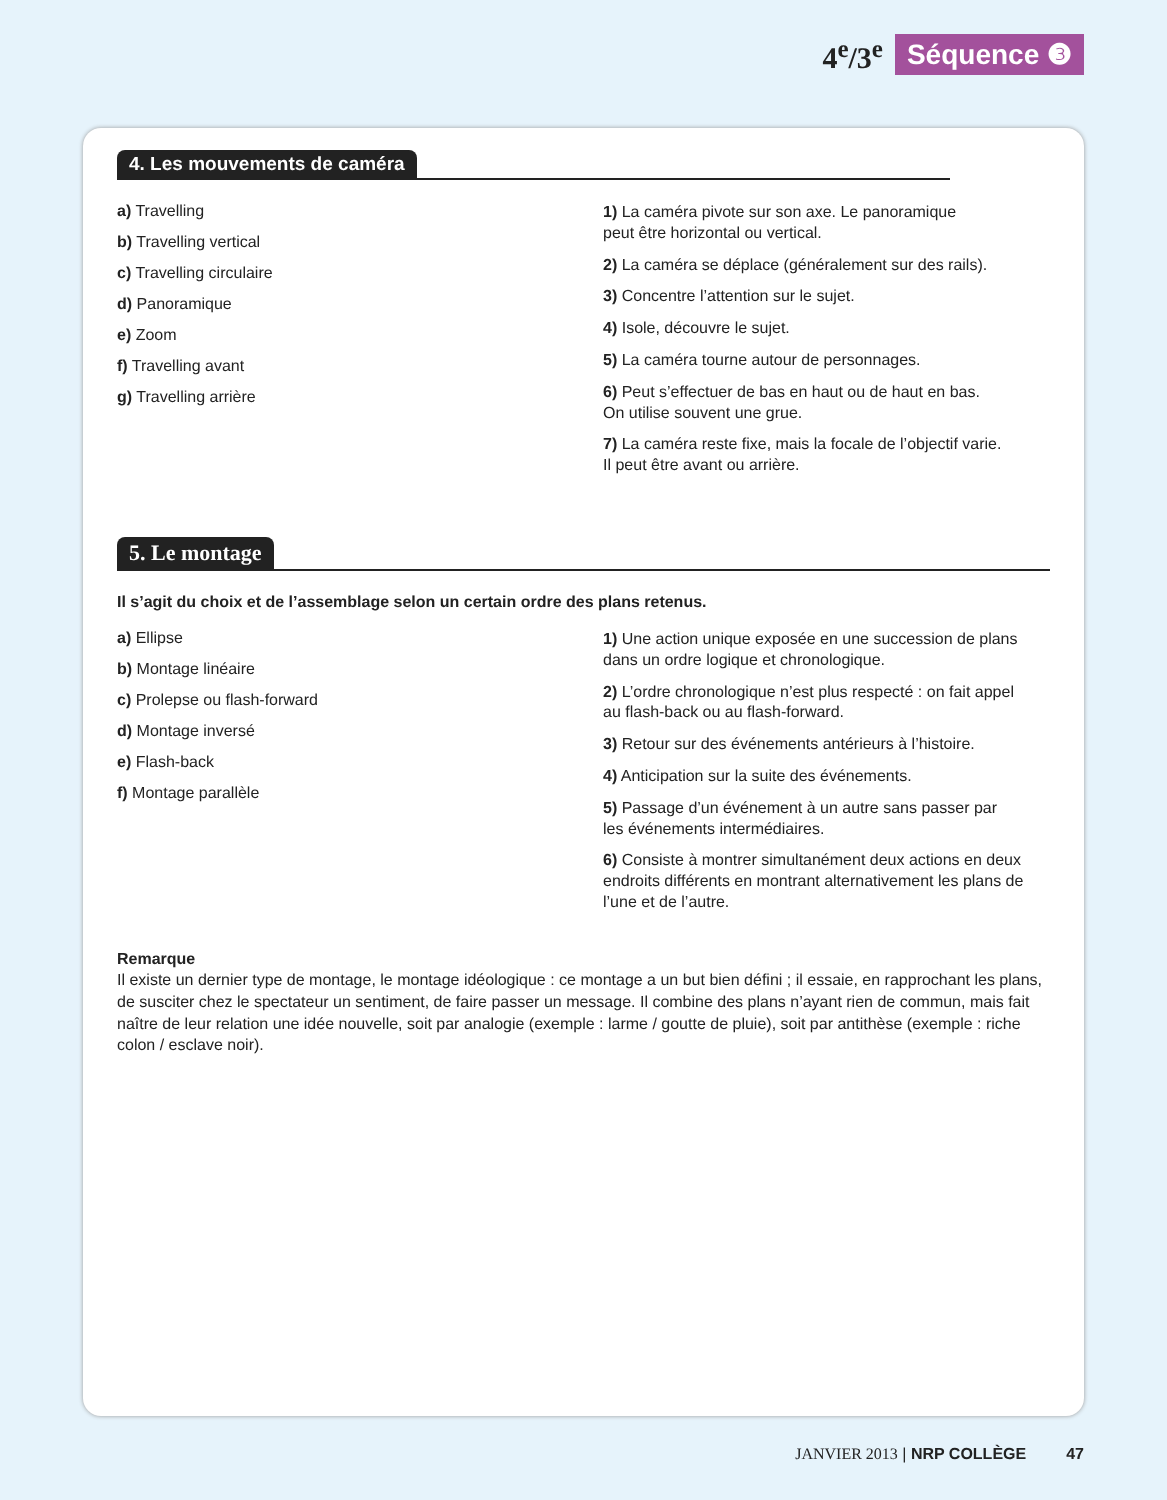4<sup>e</sup>/3<sup>e</sup> Séquence ❸
4. Les mouvements de caméra
a) Travelling
b) Travelling vertical
c) Travelling circulaire
d) Panoramique
e) Zoom
f) Travelling avant
g) Travelling arrière
1) La caméra pivote sur son axe. Le panoramique
peut être horizontal ou vertical.
2) La caméra se déplace (généralement sur des rails).
3) Concentre l’attention sur le sujet.
4) Isole, découvre le sujet.
5) La caméra tourne autour de personnages.
6) Peut s’effectuer de bas en haut ou de haut en bas.
On utilise souvent une grue.
7) La caméra reste fixe, mais la focale de l’objectif varie.
Il peut être avant ou arrière.
5. Le montage
Il s’agit du choix et de l’assemblage selon un certain ordre des plans retenus.
a) Ellipse
b) Montage linéaire
c) Prolepse ou flash-forward
d) Montage inversé
e) Flash-back
f) Montage parallèle
1) Une action unique exposée en une succession de plans
dans un ordre logique et chronologique.
2) L’ordre chronologique n’est plus respecté : on fait appel
au flash-back ou au flash-forward.
3) Retour sur des événements antérieurs à l’histoire.
4) Anticipation sur la suite des événements.
5) Passage d’un événement à un autre sans passer par
les événements intermédiaires.
6) Consiste à montrer simultanément deux actions en deux endroits différents en montrant alternativement les plans de l’une et de l’autre.
Remarque
Il existe un dernier type de montage, le montage idéologique : ce montage a un but bien défini ; il essaie, en rapprochant les plans, de susciter chez le spectateur un sentiment, de faire passer un message. Il combine des plans n’ayant rien de commun, mais fait naître de leur relation une idée nouvelle, soit par analogie (exemple : larme / goutte de pluie), soit par antithèse (exemple : riche colon / esclave noir).
JANVIER 2013 | NRP COLLÈGE 47